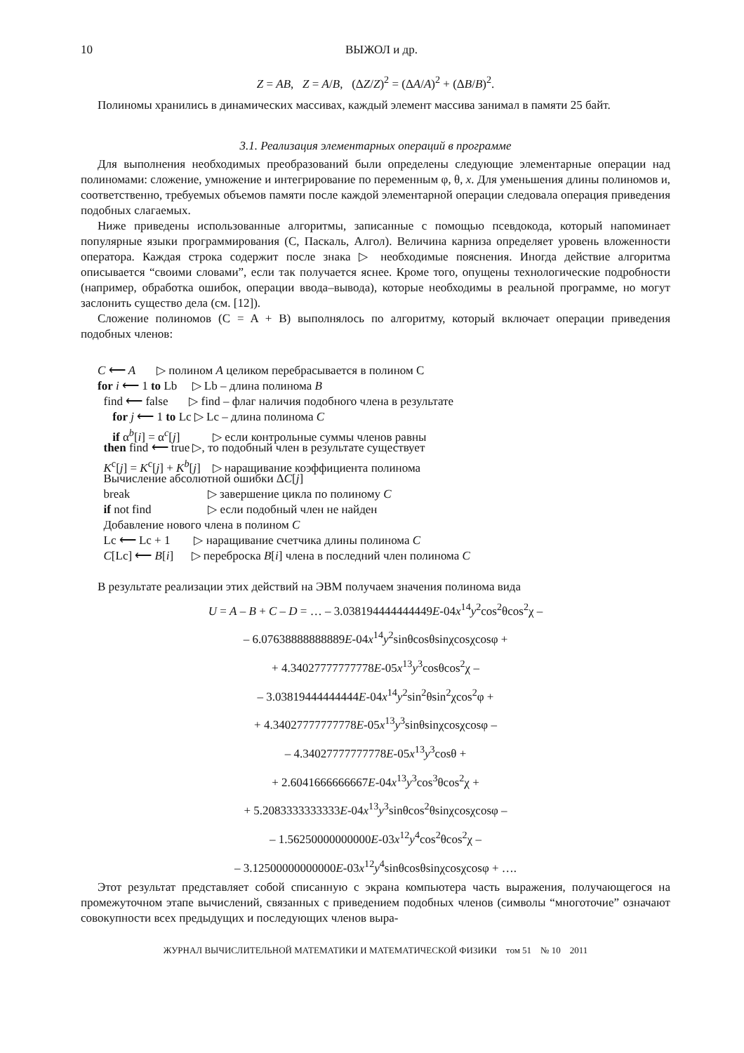10 ВЫЖОЛ и др.
Z = AB, Z = A/B, (ΔZ/Z)<sup>2</sup> = (ΔA/A)<sup>2</sup> + (ΔB/B)<sup>2</sup>.
Полиномы хранились в динамических массивах, каждый элемент массива занимал в памяти 25 байт.
3.1. Реализация элементарных операций в программе
Для выполнения необходимых преобразований были определены следующие элементарные операции над полиномами: сложение, умножение и интегрирование по переменным φ, θ, x. Для уменьшения длины полиномов и, соответственно, требуемых объемов памяти после каждой элементарной операции следовала операция приведения подобных слагаемых.
Ниже приведены использованные алгоритмы, записанные с помощью псевдокода, который напоминает популярные языки программирования (C, Паскаль, Алгол). Величина карниза определяет уровень вложенности оператора. Каждая строка содержит после знака ▷ необходимые пояснения. Иногда действие алгоритма описывается “своими словами”, если так получается яснее. Кроме того, опущены технологические подробности (например, обработка ошибок, операции ввода–вывода), которые необходимы в реальной программе, но могут заслонить существо дела (см. [12]).
Сложение полиномов (C = A + B) выполнялось по алгоритму, который включает операции приведения подобных членов:
C ⟵ A ▷ полином A целиком перебрасывается в полином C
for i ⟵ 1 to Lb ▷ Lb – длина полинома B
find ⟵ false ▷ find – флаг наличия подобного члена в результате
for j ⟵ 1 to Lc ▷ Lc – длина полинома C
if α<sup>b</sup>[i] = α<sup>c</sup>[j] ▷ если контрольные суммы членов равны
then find ⟵ true ▷, то подобный член в результате существует
K<sup>c</sup>[j] = K<sup>c</sup>[j] + K<sup>b</sup>[j] ▷ наращивание коэффициента полинома
Вычисление абсолютной ошибки ΔC[j]
break ▷ завершение цикла по полиному C
if not find ▷ если подобный член не найден
Добавление нового члена в полином C
Lc ⟵ Lc + 1 ▷ наращивание счетчика длины полинома C
C[Lc] ⟵ B[i] ▷ переброска B[i] члена в последний член полинома C
В результате реализации этих действий на ЭВМ получаем значения полинома вида
U = A – B + C – D = … – 3.038194444444449E-04x<sup>14</sup>y<sup>2</sup>cos<sup>2</sup>θcos<sup>2</sup>χ –
– 6.07638888888889E-04x<sup>14</sup>y<sup>2</sup>sinθcosθsinχcosχcosφ +
+ 4.34027777777778E-05x<sup>13</sup>y<sup>3</sup>cosθcos<sup>2</sup>χ –
– 3.03819444444444E-04x<sup>14</sup>y<sup>2</sup>sin<sup>2</sup>θsin<sup>2</sup>χcos<sup>2</sup>φ +
+ 4.34027777777778E-05x<sup>13</sup>y<sup>3</sup>sinθsinχcosχcosφ –
– 4.34027777777778E-05x<sup>13</sup>y<sup>3</sup>cosθ +
+ 2.6041666666667E-04x<sup>13</sup>y<sup>3</sup>cos<sup>3</sup>θcos<sup>2</sup>χ +
+ 5.2083333333333E-04x<sup>13</sup>y<sup>3</sup>sinθcos<sup>2</sup>θsinχcosχcosφ –
– 1.56250000000000E-03x<sup>12</sup>y<sup>4</sup>cos<sup>2</sup>θcos<sup>2</sup>χ –
– 3.12500000000000E-03x<sup>12</sup>y<sup>4</sup>sinθcosθsinχcosχcosφ + ….
Этот результат представляет собой списанную с экрана компьютера часть выражения, получающегося на промежуточном этапе вычислений, связанных с приведением подобных членов (символы “многоточие” означают совокупности всех предыдущих и последующих членов выра-
ЖУРНАЛ ВЫЧИСЛИТЕЛЬНОЙ МАТЕМАТИКИ И МАТЕМАТИЧЕСКОЙ ФИЗИКИ том 51 № 10 2011